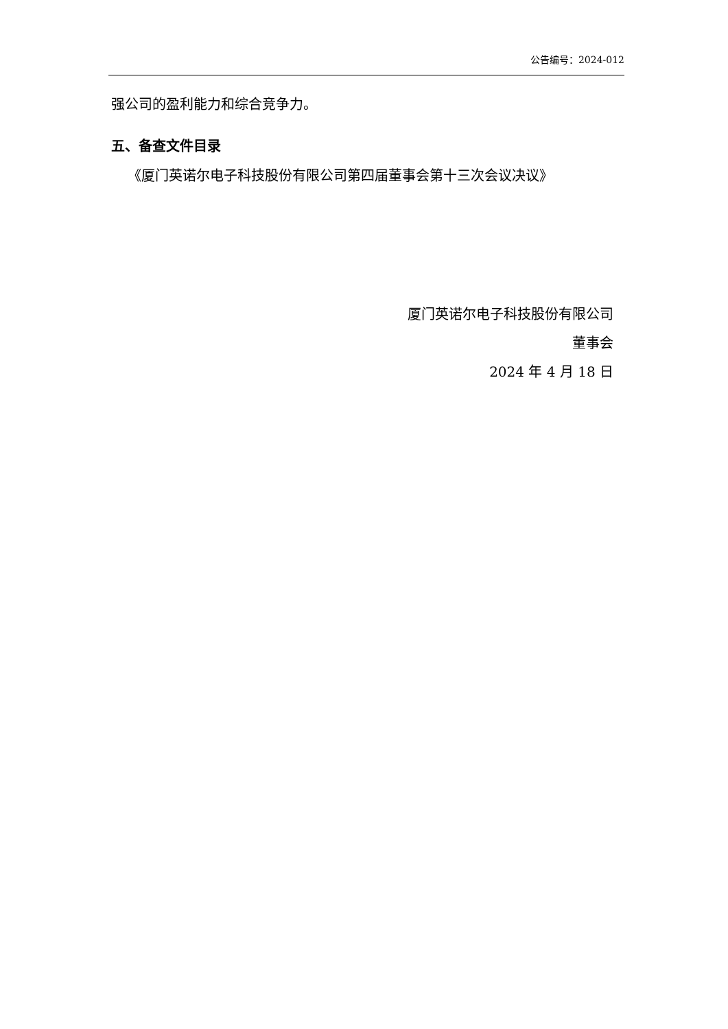公告编号：2024-012
强公司的盈利能力和综合竞争力。
五、备查文件目录
《厦门英诺尔电子科技股份有限公司第四届董事会第十三次会议决议》
厦门英诺尔电子科技股份有限公司
董事会
2024 年 4 月 18 日